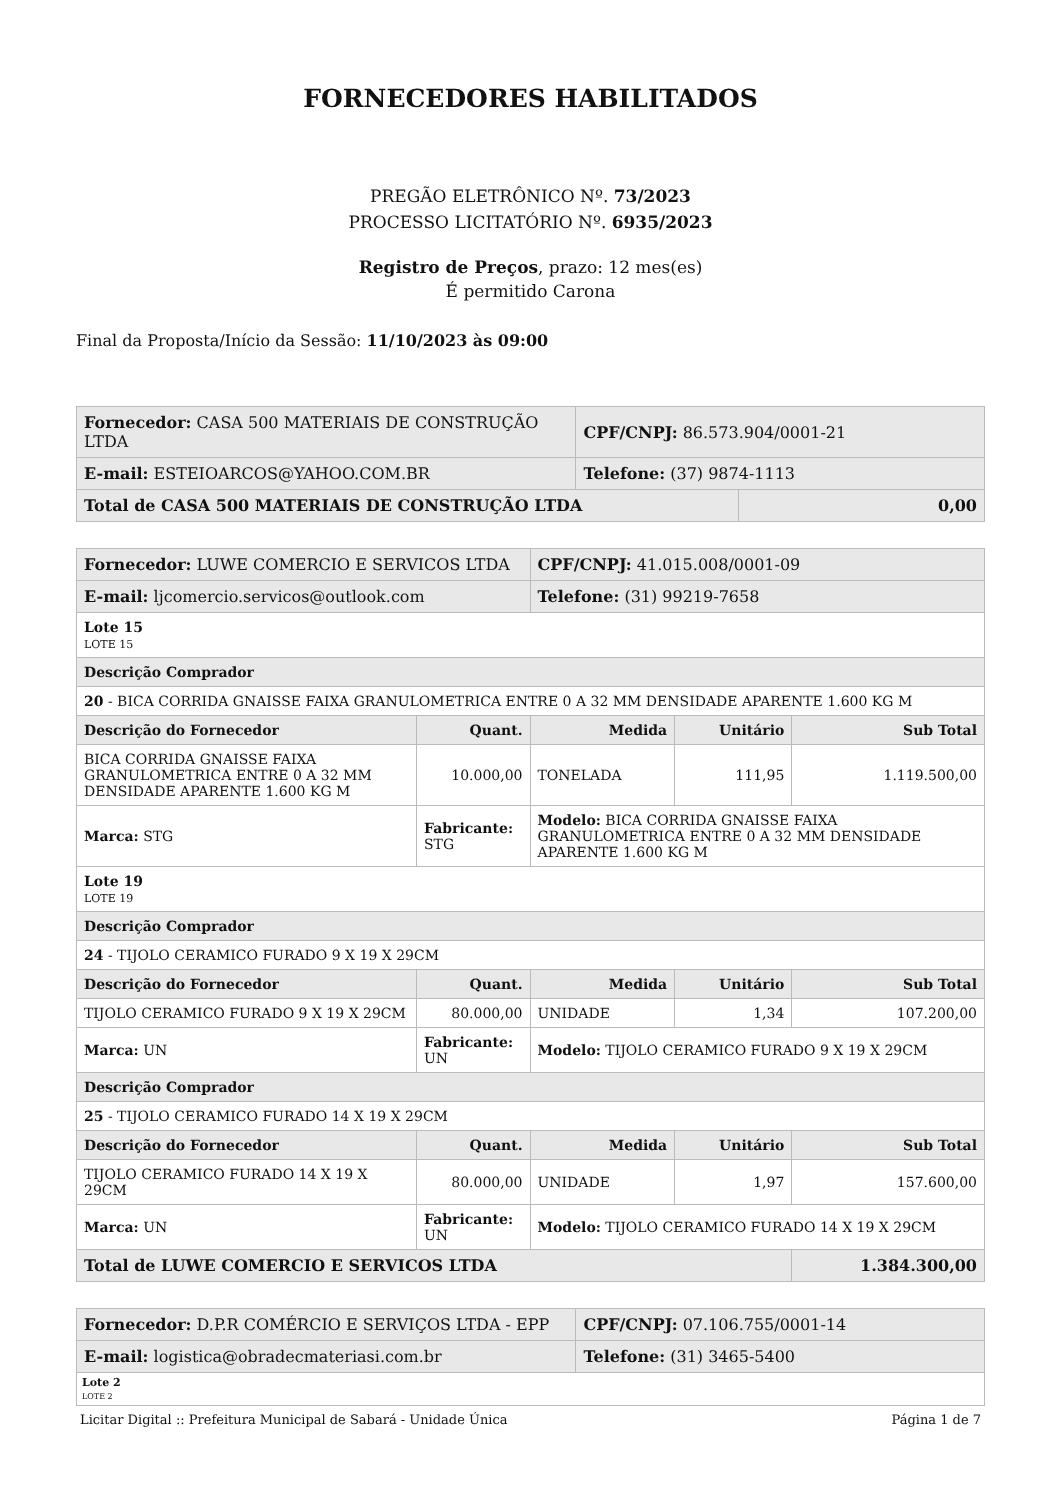FORNECEDORES HABILITADOS
PREGÃO ELETRÔNICO Nº. 73/2023
PROCESSO LICITATÓRIO Nº. 6935/2023
Registro de Preços, prazo: 12 mes(es)
É permitido Carona
Final da Proposta/Início da Sessão: 11/10/2023 às 09:00
| Fornecedor: CASA 500 MATERIAIS DE CONSTRUÇÃO LTDA | CPF/CNPJ: 86.573.904/0001-21 | |
| E-mail: ESTEIOARCOS@YAHOO.COM.BR | Telefone: (37) 9874-1113 | |
| Total de CASA 500 MATERIAIS DE CONSTRUÇÃO LTDA | | 0,00 |
| Fornecedor: LUWE COMERCIO E SERVICOS LTDA | | | CPF/CNPJ: 41.015.008/0001-09 | | |
| E-mail: ljcomercio.servicos@outlook.com | | | Telefone: (31) 99219-7658 | | |
| Lote 15 LOTE 15 | | | | | |
| Descrição Comprador | | | | | |
| 20 - BICA CORRIDA GNAISSE FAIXA GRANULOMETRICA ENTRE 0 A 32 MM DENSIDADE APARENTE 1.600 KG M | | | | | |
| Descrição do Fornecedor | | Quant. | Medida | Unitário | Sub Total |
| BICA CORRIDA GNAISSE FAIXA GRANULOMETRICA ENTRE 0 A 32 MM DENSIDADE APARENTE 1.600 KG M | | 10.000,00 | TONELADA | 111,95 | 1.119.500,00 |
| Marca: STG | Fabricante: STG | | Modelo: BICA CORRIDA GNAISSE FAIXA GRANULOMETRICA ENTRE 0 A 32 MM DENSIDADE APARENTE 1.600 KG M | | |
| Lote 19 LOTE 19 | | | | | |
| Descrição Comprador | | | | | |
| 24 - TIJOLO CERAMICO FURADO 9 X 19 X 29CM | | | | | |
| Descrição do Fornecedor | | Quant. | Medida | Unitário | Sub Total |
| TIJOLO CERAMICO FURADO 9 X 19 X 29CM | | 80.000,00 | UNIDADE | 1,34 | 107.200,00 |
| Marca: UN | Fabricante: UN | | Modelo: TIJOLO CERAMICO FURADO 9 X 19 X 29CM | | |
| Descrição Comprador | | | | | |
| 25 - TIJOLO CERAMICO FURADO 14 X 19 X 29CM | | | | | |
| Descrição do Fornecedor | | Quant. | Medida | Unitário | Sub Total |
| TIJOLO CERAMICO FURADO 14 X 19 X 29CM | | 80.000,00 | UNIDADE | 1,97 | 157.600,00 |
| Marca: UN | Fabricante: UN | | Modelo: TIJOLO CERAMICO FURADO 14 X 19 X 29CM | | |
| Total de LUWE COMERCIO E SERVICOS LTDA | | | | | 1.384.300,00 |
| Fornecedor: D.P.R COMÉRCIO E SERVIÇOS LTDA - EPP | CPF/CNPJ: 07.106.755/0001-14 |
| E-mail: logistica@obradecmateriasi.com.br | Telefone: (31) 3465-5400 |
| Lote 2 LOTE 2 | |
Licitar Digital :: Prefeitura Municipal de Sabará - Unidade Única Página 1 de 7